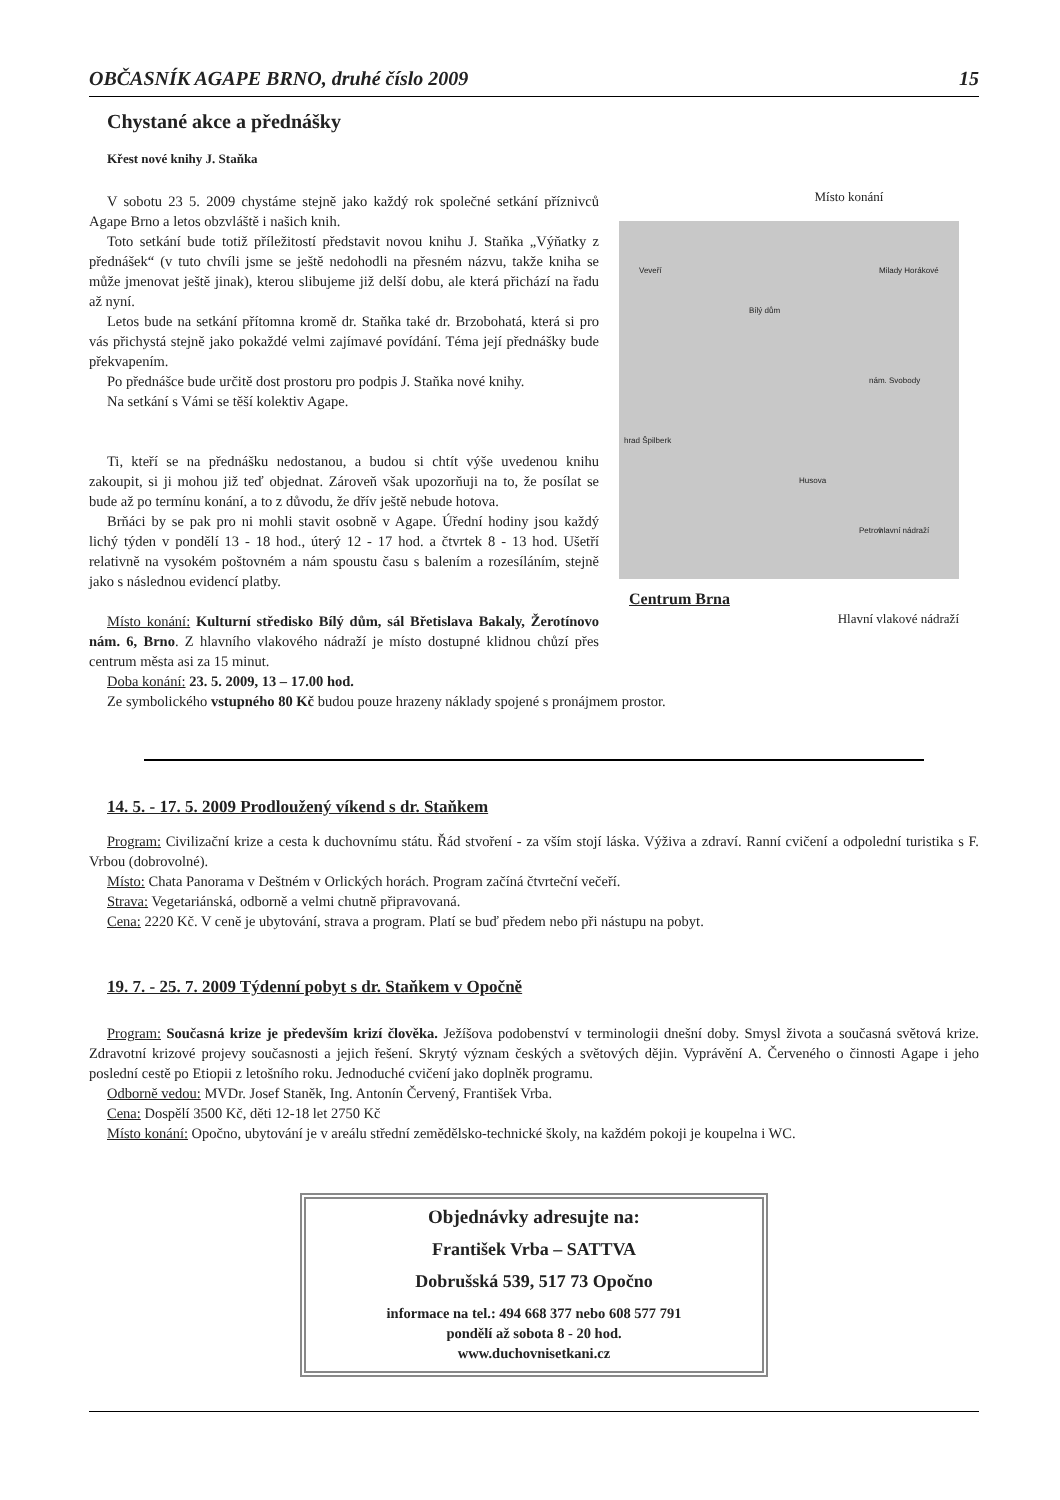OBČASNÍK AGAPE BRNO, druhé číslo 2009 15
Chystané akce a přednášky
Křest nové knihy J. Staňka
V sobotu 23 5. 2009 chystáme stejně jako každý rok společné setkání příznivců Agape Brno a letos obzvláště i našich knih.
Toto setkání bude totiž příležitostí představit novou knihu J. Staňka „Výňatky z přednášek“ (v tuto chvíli jsme se ještě nedohodli na přesném názvu, takže kniha se může jmenovat ještě jinak), kterou slibujeme již delší dobu, ale která přichází na řadu až nyní.
Letos bude na setkání přítomna kromě dr. Staňka také dr. Brzobohatá, která si pro vás přichystá stejně jako pokaždé velmi zajímavé povídání. Téma její přednášky bude překvapením.
Po přednášce bude určitě dost prostoru pro podpis J. Staňka nové knihy.
Na setkání s Vámi se těší kolektiv Agape.
Ti, kteří se na přednášku nedostanou, a budou si chtít výše uvedenou knihu zakoupit, si ji mohou již teď objednat. Zároveň však upozorňuji na to, že posílat se bude až po termínu konání, a to z důvodu, že dřív ještě nebude hotova.
Brňáci by se pak pro ni mohli stavit osobně v Agape. Úřední hodiny jsou každý lichý týden v pondělí 13 - 18 hod., úterý 12 - 17 hod. a čtvrtek 8 - 13 hod. Ušetří relativně na vysokém poštovném a nám spoustu času s balením a rozesíláním, stejně jako s následnou evidencí platby.
Místo konání: Kulturní středisko Bílý dům, sál Břetislava Bakaly, Žerotínovo nám. 6, Brno. Z hlavního vlakového nádraží je místo dostupné klidnou chůzí přes centrum města asi za 15 minut.
Místo konání
Veveří
Bílý dům
Husova
hrad Špilberk
Petrov
nám. Svobody
Milady Horákové
hlavní nádraží
Centrum Brna Hlavní vlakové nádraží
Doba konání: 23. 5. 2009, 13 – 17.00 hod.
Ze symbolického vstupného 80 Kč budou pouze hrazeny náklady spojené s pronájmem prostor.
14. 5. - 17. 5. 2009 Prodloužený víkend s dr. Staňkem
Program: Civilizační krize a cesta k duchovnímu státu. Řád stvoření - za vším stojí láska. Výživa a zdraví. Ranní cvičení a odpolední turistika s F. Vrbou (dobrovolné).
Místo: Chata Panorama v Deštném v Orlických horách. Program začíná čtvrteční večeří.
Strava: Vegetariánská, odborně a velmi chutně připravovaná.
Cena: 2220 Kč. V ceně je ubytování, strava a program. Platí se buď předem nebo při nástupu na pobyt.
19. 7. - 25. 7. 2009 Týdenní pobyt s dr. Staňkem v Opočně
Program: Současná krize je především krizí člověka. Ježíšova podobenství v terminologii dnešní doby. Smysl života a současná světová krize. Zdravotní krizové projevy současnosti a jejich řešení. Skrytý význam českých a světových dějin. Vyprávění A. Červeného o činnosti Agape i jeho poslední cestě po Etiopii z letošního roku. Jednoduché cvičení jako doplněk programu.
Odborně vedou: MVDr. Josef Staněk, Ing. Antonín Červený, František Vrba.
Cena: Dospělí 3500 Kč, děti 12-18 let 2750 Kč
Místo konání: Opočno, ubytování je v areálu střední zemědělsko-technické školy, na každém pokoji je koupelna i WC.
Objednávky adresujte na:
František Vrba – SATTVA
Dobrušská 539, 517 73 Opočno
informace na tel.: 494 668 377 nebo 608 577 791
pondělí až sobota 8 - 20 hod.
www.duchovnisetkani.cz